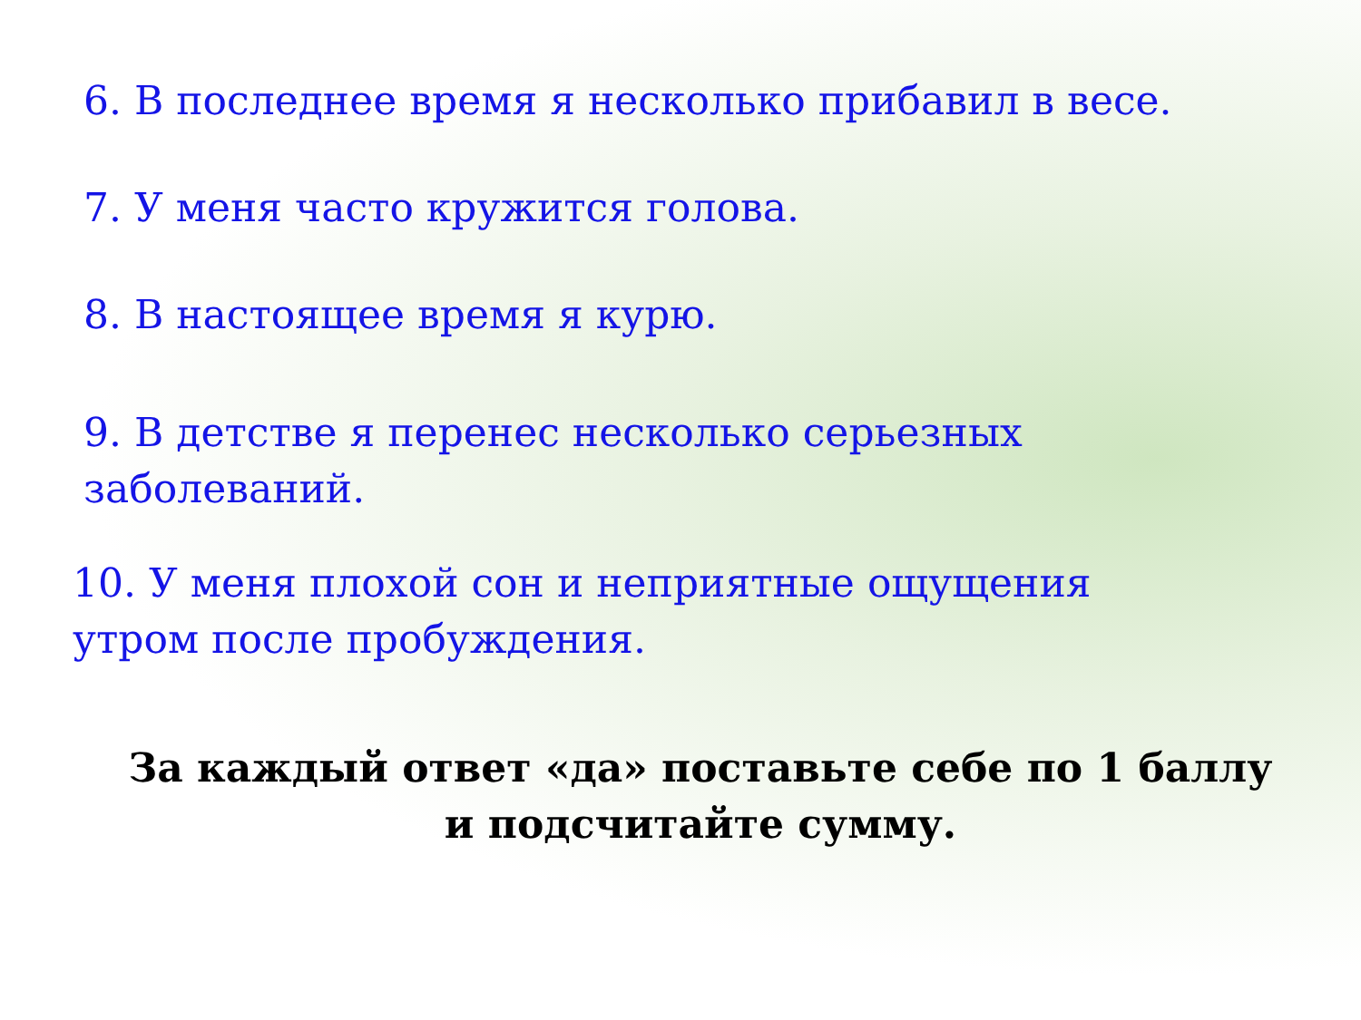6. В последнее время я несколько прибавил в весе.
7. У меня часто кружится голова.
8. В настоящее время я курю.
9. В детстве я перенес несколько серьезных
заболеваний.
10. У меня плохой сон и неприятные ощущения
утром после пробуждения.
За каждый ответ «да» поставьте себе по 1 баллу
и подсчитайте сумму.